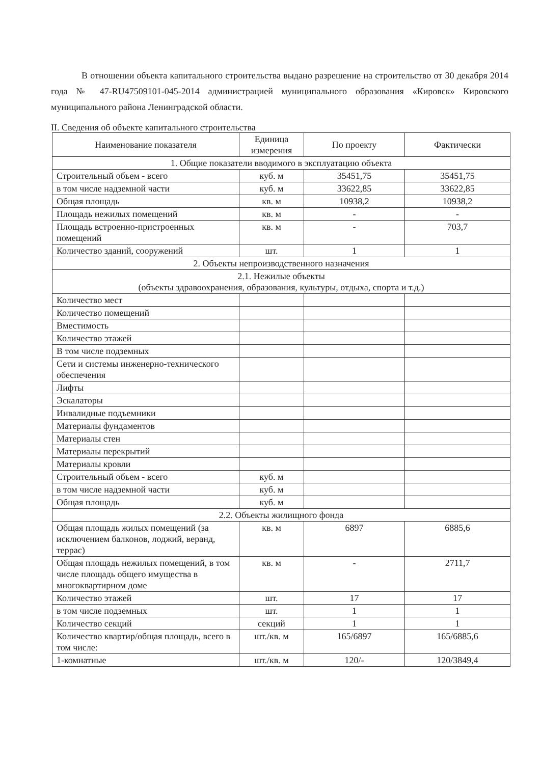В отношении объекта капитального строительства выдано разрешение на строительство от 30 декабря 2014 года № 47-RU47509101-045-2014 администрацией муниципального образования «Кировск» Кировского муниципального района Ленинградской области.
II. Сведения об объекте капитального строительства
| Наименование показателя | Единица измерения | По проекту | Фактически |
| --- | --- | --- | --- |
| 1. Общие показатели вводимого в эксплуатацию объекта | | | |
| Строительный объем - всего | куб. м | 35451,75 | 35451,75 |
| в том числе надземной части | куб. м | 33622,85 | 33622,85 |
| Общая площадь | кв. м | 10938,2 | 10938,2 |
| Площадь нежилых помещений | кв. м | - | - |
| Площадь встроенно-пристроенных помещений | кв. м | - | 703,7 |
| Количество зданий, сооружений | шт. | 1 | 1 |
| 2. Объекты непроизводственного назначения | | | |
| 2.1. Нежилые объекты (объекты здравоохранения, образования, культуры, отдыха, спорта и т.д.) | | | |
| Количество мест | | | |
| Количество помещений | | | |
| Вместимость | | | |
| Количество этажей | | | |
| В том числе подземных | | | |
| Сети и системы инженерно-технического обеспечения | | | |
| Лифты | | | |
| Эскалаторы | | | |
| Инвалидные подъемники | | | |
| Материалы фундаментов | | | |
| Материалы стен | | | |
| Материалы перекрытий | | | |
| Материалы кровли | | | |
| Строительный объем - всего | куб. м | | |
| в том числе надземной части | куб. м | | |
| Общая площадь | куб. м | | |
| 2.2. Объекты жилищного фонда | | | |
| Общая площадь жилых помещений (за исключением балконов, лоджий, веранд, террас) | кв. м | 6897 | 6885,6 |
| Общая площадь нежилых помещений, в том числе площадь общего имущества в многоквартирном доме | кв. м | - | 2711,7 |
| Количество этажей | шт. | 17 | 17 |
| в том числе подземных | шт. | 1 | 1 |
| Количество секций | секций | 1 | 1 |
| Количество квартир/общая площадь, всего в том числе: | шт./кв. м | 165/6897 | 165/6885,6 |
| 1-комнатные | шт./кв. м | 120/- | 120/3849,4 |